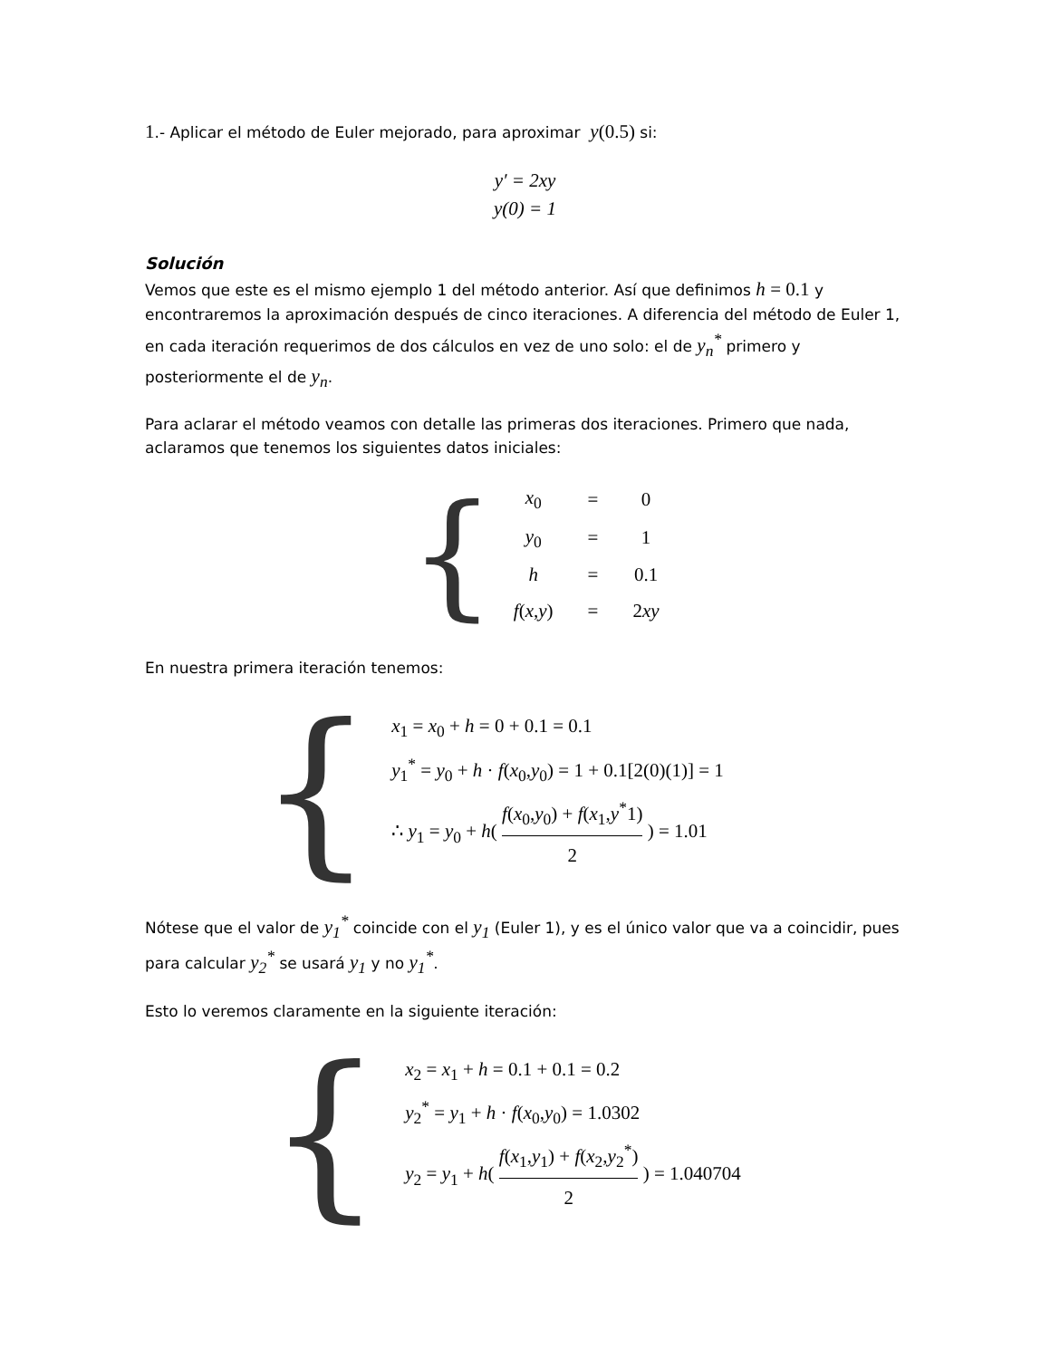1.- Aplicar el método de Euler mejorado, para aproximar y(0.5) si:
y′ = 2xy
y(0) = 1
Solución
Vemos que este es el mismo ejemplo 1 del método anterior. Así que definimos h = 0.1 y encontraremos la aproximación después de cinco iteraciones. A diferencia del método de Euler 1, en cada iteración requerimos de dos cálculos en vez de uno solo: el de y<sub>n</sub><sup>*</sup> primero y posteriormente el de y<sub>n</sub>.
Para aclarar el método veamos con detalle las primeras dos iteraciones. Primero que nada, aclaramos que tenemos los siguientes datos iniciales:
{
| x<sub>0</sub> | = | 0 |
| y<sub>0</sub> | = | 1 |
| h | = | 0.1 |
| f ( x , y ) | = | 2 xy |
En nuestra primera iteración tenemos:
{
x<sub>1</sub> = x<sub>0</sub> + h = 0 + 0.1 = 0.1
y<sub>1</sub><sup>*</sup> = y<sub>0</sub> + h · f(x<sub>0</sub>,y<sub>0</sub>) = 1 + 0.1[2(0)(1)] = 1
∴ y<sub>1</sub> = y<sub>0</sub> + h( f(x<sub>0</sub>,y<sub>0</sub>) + f(x<sub>1</sub>,y<sup>*</sup>1) 2 ) = 1.01
Nótese que el valor de y<sub>1</sub><sup>*</sup> coincide con el y<sub>1</sub> (Euler 1), y es el único valor que va a coincidir, pues para calcular y<sub>2</sub><sup>*</sup> se usará y<sub>1</sub> y no y<sub>1</sub><sup>*</sup>.
Esto lo veremos claramente en la siguiente iteración:
{
x<sub>2</sub> = x<sub>1</sub> + h = 0.1 + 0.1 = 0.2
y<sub>2</sub><sup>*</sup> = y<sub>1</sub> + h · f(x<sub>0</sub>,y<sub>0</sub>) = 1.0302
y<sub>2</sub> = y<sub>1</sub> + h( f(x<sub>1</sub>,y<sub>1</sub>) + f(x<sub>2</sub>,y<sub>2</sub><sup>*</sup>) 2 ) = 1.040704